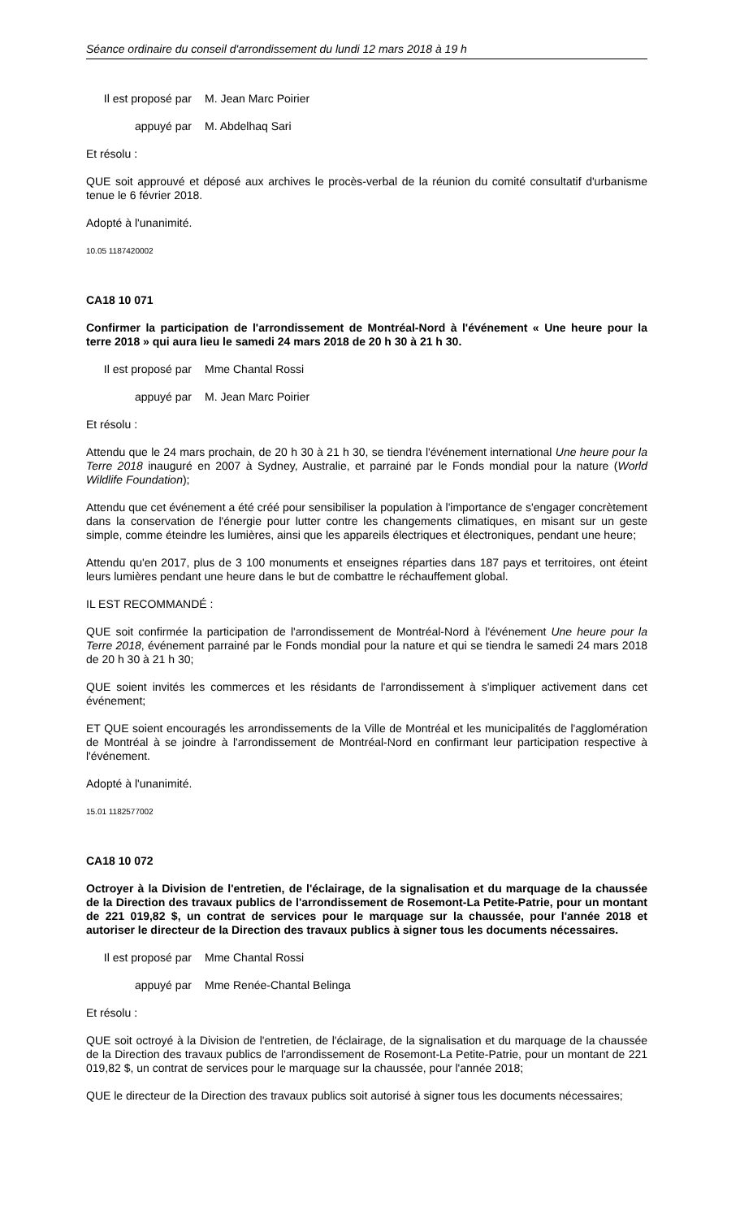Séance ordinaire du conseil d'arrondissement du lundi 12 mars 2018 à 19 h
Il est proposé par M. Jean Marc Poirier
appuyé par M. Abdelhaq Sari
Et résolu :
QUE soit approuvé et déposé aux archives le procès-verbal de la réunion du comité consultatif d'urbanisme tenue le 6 février 2018.
Adopté à l'unanimité.
10.05 1187420002
CA18 10 071
Confirmer la participation de l'arrondissement de Montréal-Nord à l'événement « Une heure pour la terre 2018 » qui aura lieu le samedi 24 mars 2018 de 20 h 30 à 21 h 30.
Il est proposé par Mme Chantal Rossi
appuyé par M. Jean Marc Poirier
Et résolu :
Attendu que le 24 mars prochain, de 20 h 30 à 21 h 30, se tiendra l'événement international Une heure pour la Terre 2018 inauguré en 2007 à Sydney, Australie, et parrainé par le Fonds mondial pour la nature (World Wildlife Foundation);
Attendu que cet événement a été créé pour sensibiliser la population à l'importance de s'engager concrètement dans la conservation de l'énergie pour lutter contre les changements climatiques, en misant sur un geste simple, comme éteindre les lumières, ainsi que les appareils électriques et électroniques, pendant une heure;
Attendu qu'en 2017, plus de 3 100 monuments et enseignes réparties dans 187 pays et territoires, ont éteint leurs lumières pendant une heure dans le but de combattre le réchauffement global.
IL EST RECOMMANDÉ :
QUE soit confirmée la participation de l'arrondissement de Montréal-Nord à l'événement Une heure pour la Terre 2018, événement parrainé par le Fonds mondial pour la nature et qui se tiendra le samedi 24 mars 2018 de 20 h 30 à 21 h 30;
QUE soient invités les commerces et les résidants de l'arrondissement à s'impliquer activement dans cet événement;
ET QUE soient encouragés les arrondissements de la Ville de Montréal et les municipalités de l'agglomération de Montréal à se joindre à l'arrondissement de Montréal-Nord en confirmant leur participation respective à l'événement.
Adopté à l'unanimité.
15.01 1182577002
CA18 10 072
Octroyer à la Division de l'entretien, de l'éclairage, de la signalisation et du marquage de la chaussée de la Direction des travaux publics de l'arrondissement de Rosemont-La Petite-Patrie, pour un montant de 221 019,82 $, un contrat de services pour le marquage sur la chaussée, pour l'année 2018 et autoriser le directeur de la Direction des travaux publics à signer tous les documents nécessaires.
Il est proposé par Mme Chantal Rossi
appuyé par Mme Renée-Chantal Belinga
Et résolu :
QUE soit octroyé à la Division de l'entretien, de l'éclairage, de la signalisation et du marquage de la chaussée de la Direction des travaux publics de l'arrondissement de Rosemont-La Petite-Patrie, pour un montant de 221 019,82 $, un contrat de services pour le marquage sur la chaussée, pour l'année 2018;
QUE le directeur de la Direction des travaux publics soit autorisé à signer tous les documents nécessaires;